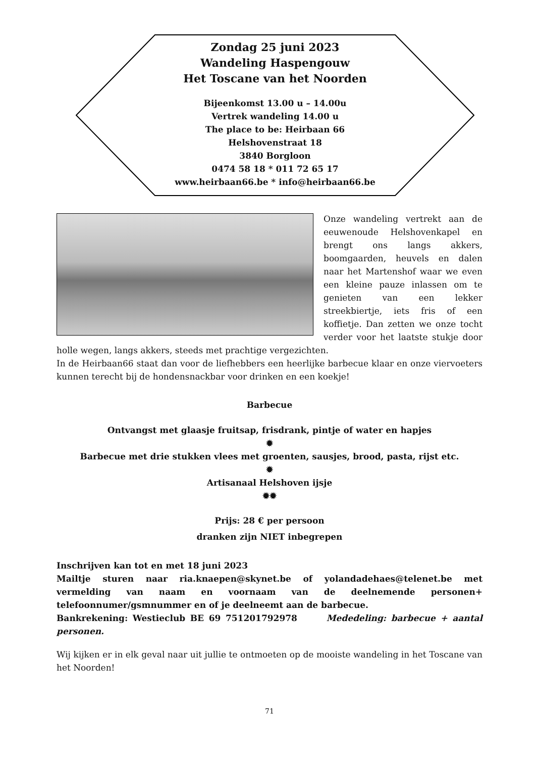Zondag 25 juni 2023
Wandeling Haspengouw
Het Toscane van het Noorden
Bijeenkomst 13.00 u – 14.00u
Vertrek wandeling 14.00 u
The place to be: Heirbaan 66
Helshovenstraat 18
3840 Borgloon
0474 58 18 * 011 72 65 17
www.heirbaan66.be * info@heirbaan66.be
Onze wandeling vertrekt aan de eeuwenoude Helshovenkapel en brengt ons langs akkers, boomgaarden, heuvels en dalen naar het Martenshof waar we even een kleine pauze inlassen om te genieten van een lekker streekbiertje, iets fris of een koffietje. Dan zetten we onze tocht verder voor het laatste stukje door holle wegen, langs akkers, steeds met prachtige vergezichten.
In de Heirbaan66 staat dan voor de liefhebbers een heerlijke barbecue klaar en onze viervoeters kunnen terecht bij de hondensnackbar voor drinken en een koekje!
Barbecue
Ontvangst met glaasje fruitsap, frisdrank, pintje of water en hapjes
✹
Barbecue met drie stukken vlees met groenten, sausjes, brood, pasta, rijst etc.
✹
Artisanaal Helshoven ijsje
✹✹
Prijs: 28 € per persoon
dranken zijn NIET inbegrepen
Inschrijven kan tot en met 18 juni 2023
Mailtje sturen naar ria.knaepen@skynet.be of yolandadehaes@telenet.be met vermelding van naam en voornaam van de deelnemende personen+ telefoonnumer/gsmnummer en of je deelneemt aan de barbecue.
Bankrekening: Westieclub BE 69 751201792978 Mededeling: barbecue + aantal personen.
Wij kijken er in elk geval naar uit jullie te ontmoeten op de mooiste wandeling in het Toscane van het Noorden!
71